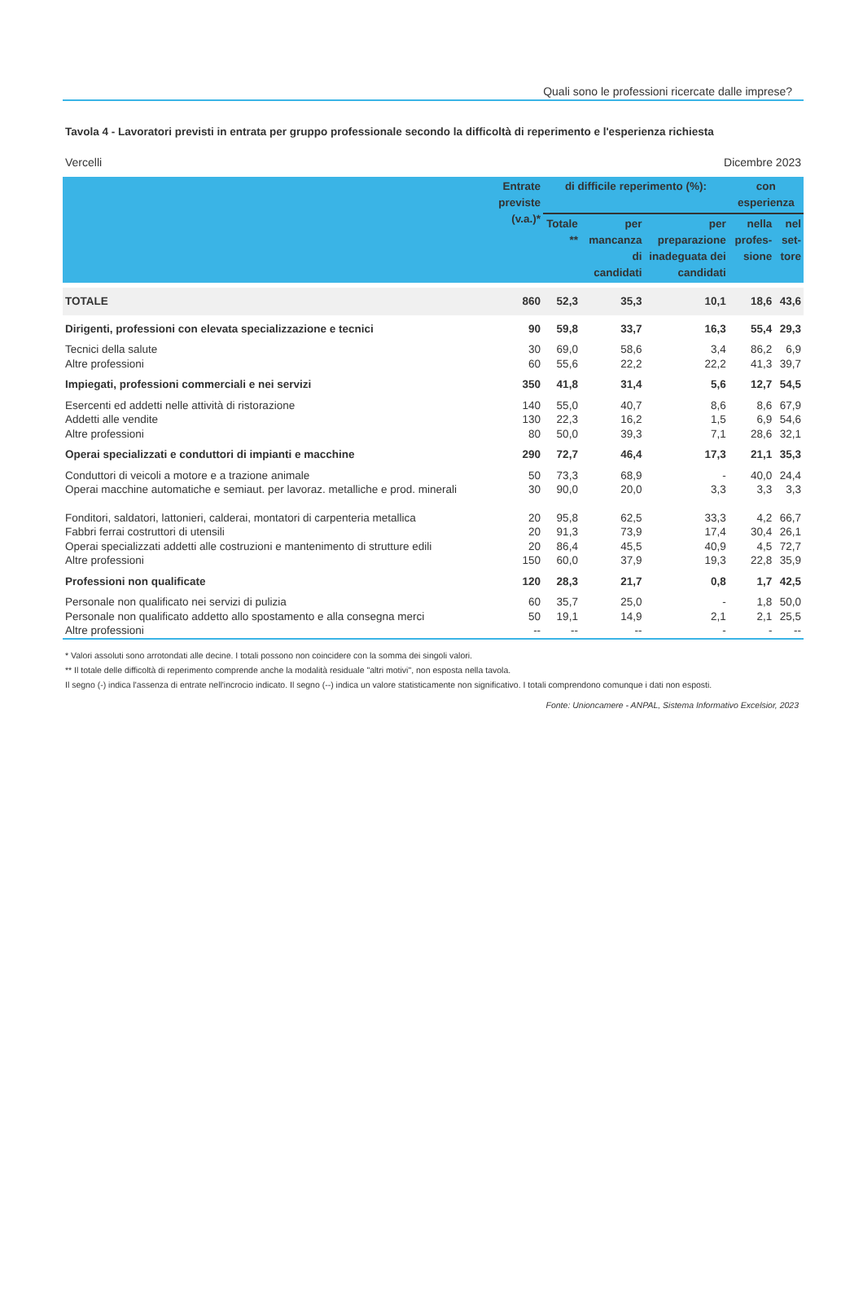Quali sono le professioni ricercate dalle imprese?
Tavola 4 - Lavoratori previsti in entrata per gruppo professionale secondo la difficoltà di reperimento e l'esperienza richiesta
Vercelli Dicembre 2023
| | Entrate previste (v.a.)* | di difficile reperimento (%): | | | con esperienza | |
| --- | --- | --- | --- | --- | --- | --- |
| | | Totale ** | per mancanza di candidati | per preparazione inadeguata dei candidati | nella profes-sione | nel set-tore |
| TOTALE | 860 | 52,3 | 35,3 | 10,1 | 18,6 | 43,6 |
| Dirigenti, professioni con elevata specializzazione e tecnici | 90 | 59,8 | 33,7 | 16,3 | 55,4 | 29,3 |
| Tecnici della salute | 30 | 69,0 | 58,6 | 3,4 | 86,2 | 6,9 |
| Altre professioni | 60 | 55,6 | 22,2 | 22,2 | 41,3 | 39,7 |
| Impiegati, professioni commerciali e nei servizi | 350 | 41,8 | 31,4 | 5,6 | 12,7 | 54,5 |
| Esercenti ed addetti nelle attività di ristorazione | 140 | 55,0 | 40,7 | 8,6 | 8,6 | 67,9 |
| Addetti alle vendite | 130 | 22,3 | 16,2 | 1,5 | 6,9 | 54,6 |
| Altre professioni | 80 | 50,0 | 39,3 | 7,1 | 28,6 | 32,1 |
| Operai specializzati e conduttori di impianti e macchine | 290 | 72,7 | 46,4 | 17,3 | 21,1 | 35,3 |
| Conduttori di veicoli a motore e a trazione animale | 50 | 73,3 | 68,9 | - | 40,0 | 24,4 |
| Operai macchine automatiche e semiaut. per lavoraz. metalliche e prod. minerali | 30 | 90,0 | 20,0 | 3,3 | 3,3 | 3,3 |
| Fonditori, saldatori, lattonieri, calderai, montatori di carpenteria metallica | 20 | 95,8 | 62,5 | 33,3 | 4,2 | 66,7 |
| Fabbri ferrai costruttori di utensili | 20 | 91,3 | 73,9 | 17,4 | 30,4 | 26,1 |
| Operai specializzati addetti alle costruzioni e mantenimento di strutture edili | 20 | 86,4 | 45,5 | 40,9 | 4,5 | 72,7 |
| Altre professioni | 150 | 60,0 | 37,9 | 19,3 | 22,8 | 35,9 |
| Professioni non qualificate | 120 | 28,3 | 21,7 | 0,8 | 1,7 | 42,5 |
| Personale non qualificato nei servizi di pulizia | 60 | 35,7 | 25,0 | - | 1,8 | 50,0 |
| Personale non qualificato addetto allo spostamento e alla consegna merci | 50 | 19,1 | 14,9 | 2,1 | 2,1 | 25,5 |
| Altre professioni | -- | -- | -- | - | - | -- |
* Valori assoluti sono arrotondati alle decine. I totali possono non coincidere con la somma dei singoli valori.
** Il totale delle difficoltà di reperimento comprende anche la modalità residuale "altri motivi", non esposta nella tavola.
Il segno (-) indica l'assenza di entrate nell'incrocio indicato. Il segno (--) indica un valore statisticamente non significativo. I totali comprendono comunque i dati non esposti.
Fonte: Unioncamere - ANPAL, Sistema Informativo Excelsior, 2023